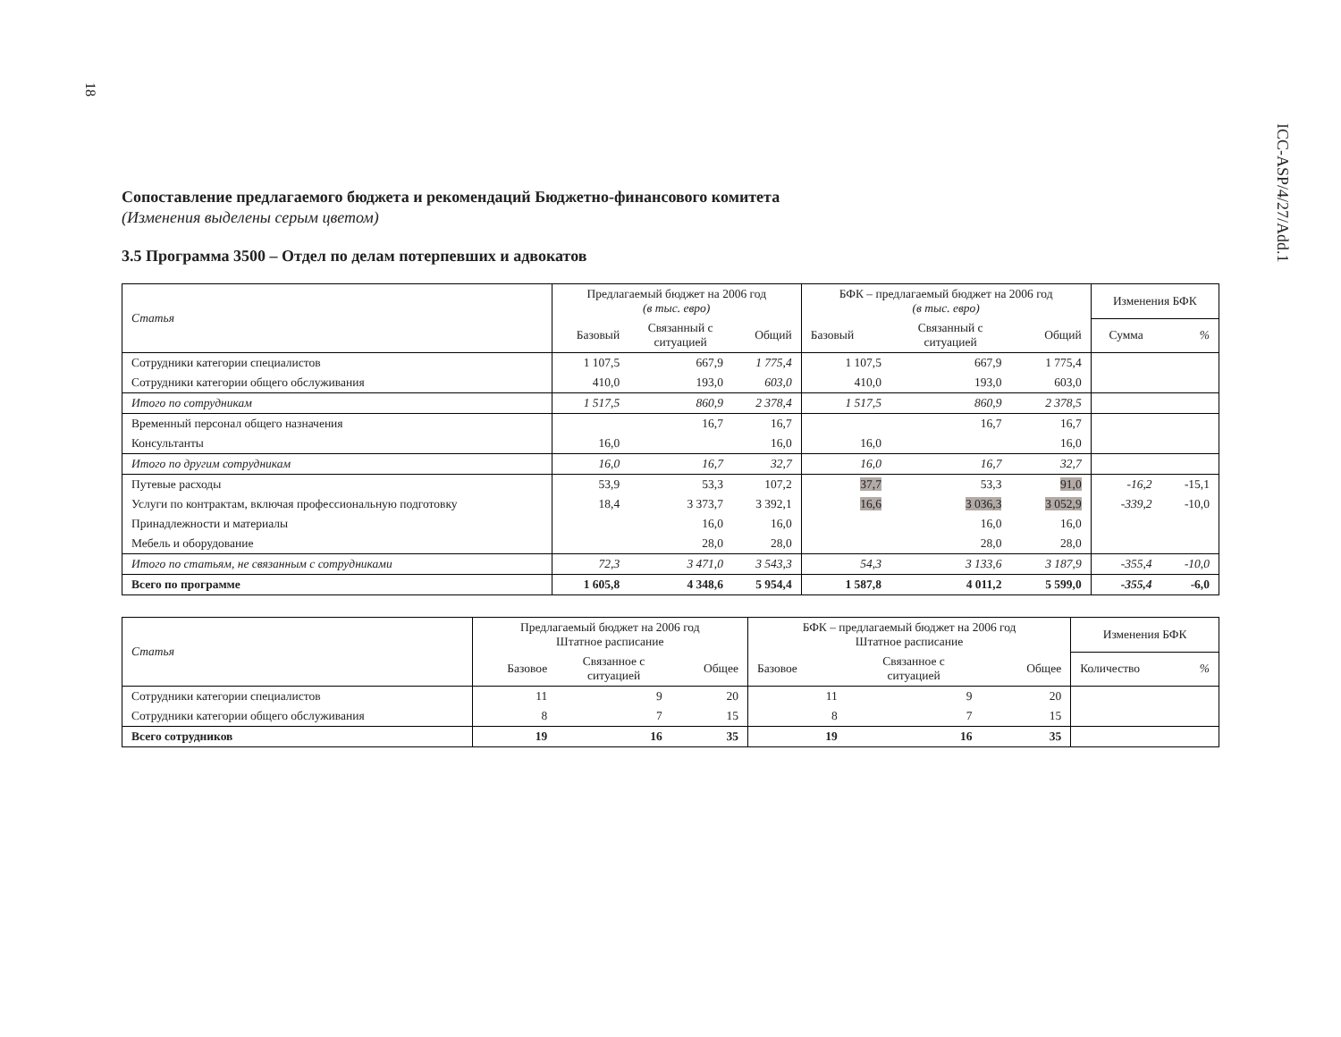18
ICC-ASP/4/27/Add.1
Сопоставление предлагаемого бюджета и рекомендаций Бюджетно-финансового комитета
(Изменения выделены серым цветом)
3.5 Программа 3500 – Отдел по делам потерпевших и адвокатов
| Статья | Предлагаемый бюджет на 2006 год (в тыс. евро) | | | БФК – предлагаемый бюджет на 2006 год (в тыс. евро) | | | Изменения БФК | |
| --- | --- | --- | --- | --- | --- | --- | --- | --- |
| | Базовый | Связанный с ситуацией | Общий | Базовый | Связанный с ситуацией | Общий | Сумма | % |
| Сотрудники категории специалистов | 1 107,5 | 667,9 | 1 775,4 | 1 107,5 | 667,9 | 1 775,4 | | |
| Сотрудники категории общего обслуживания | 410,0 | 193,0 | 603,0 | 410,0 | 193,0 | 603,0 | | |
| Итого по сотрудникам | 1 517,5 | 860,9 | 2 378,4 | 1 517,5 | 860,9 | 2 378,5 | | |
| Временный персонал общего назначения | | 16,7 | 16,7 | | 16,7 | 16,7 | | |
| Консультанты | 16,0 | | 16,0 | 16,0 | | 16,0 | | |
| Итого по другим сотрудникам | 16,0 | 16,7 | 32,7 | 16,0 | 16,7 | 32,7 | | |
| Путевые расходы | 53,9 | 53,3 | 107,2 | 37,7 | 53,3 | 91,0 | -16,2 | -15,1 |
| Услуги по контрактам, включая профессиональную подготовку | 18,4 | 3 373,7 | 3 392,1 | 16,6 | 3 036,3 | 3 052,9 | -339,2 | -10,0 |
| Принадлежности и материалы | | 16,0 | 16,0 | | 16,0 | 16,0 | | |
| Мебель и оборудование | | 28,0 | 28,0 | | 28,0 | 28,0 | | |
| Итого по статьям, не связанным с сотрудниками | 72,3 | 3 471,0 | 3 543,3 | 54,3 | 3 133,6 | 3 187,9 | -355,4 | -10,0 |
| Всего по программе | 1 605,8 | 4 348,6 | 5 954,4 | 1 587,8 | 4 011,2 | 5 599,0 | -355,4 | -6,0 |
| Статья | Предлагаемый бюджет на 2006 год Штатное расписание | | | БФК – предлагаемый бюджет на 2006 год Штатное расписание | | | Изменения БФК | |
| --- | --- | --- | --- | --- | --- | --- | --- | --- |
| | Базовое | Связанное с ситуацией | Общее | Базовое | Связанное с ситуацией | Общее | Количество | % |
| Сотрудники категории специалистов | 11 | 9 | 20 | 11 | 9 | 20 | | |
| Сотрудники категории общего обслуживания | 8 | 7 | 15 | 8 | 7 | 15 | | |
| Всего сотрудников | 19 | 16 | 35 | 19 | 16 | 35 | | |